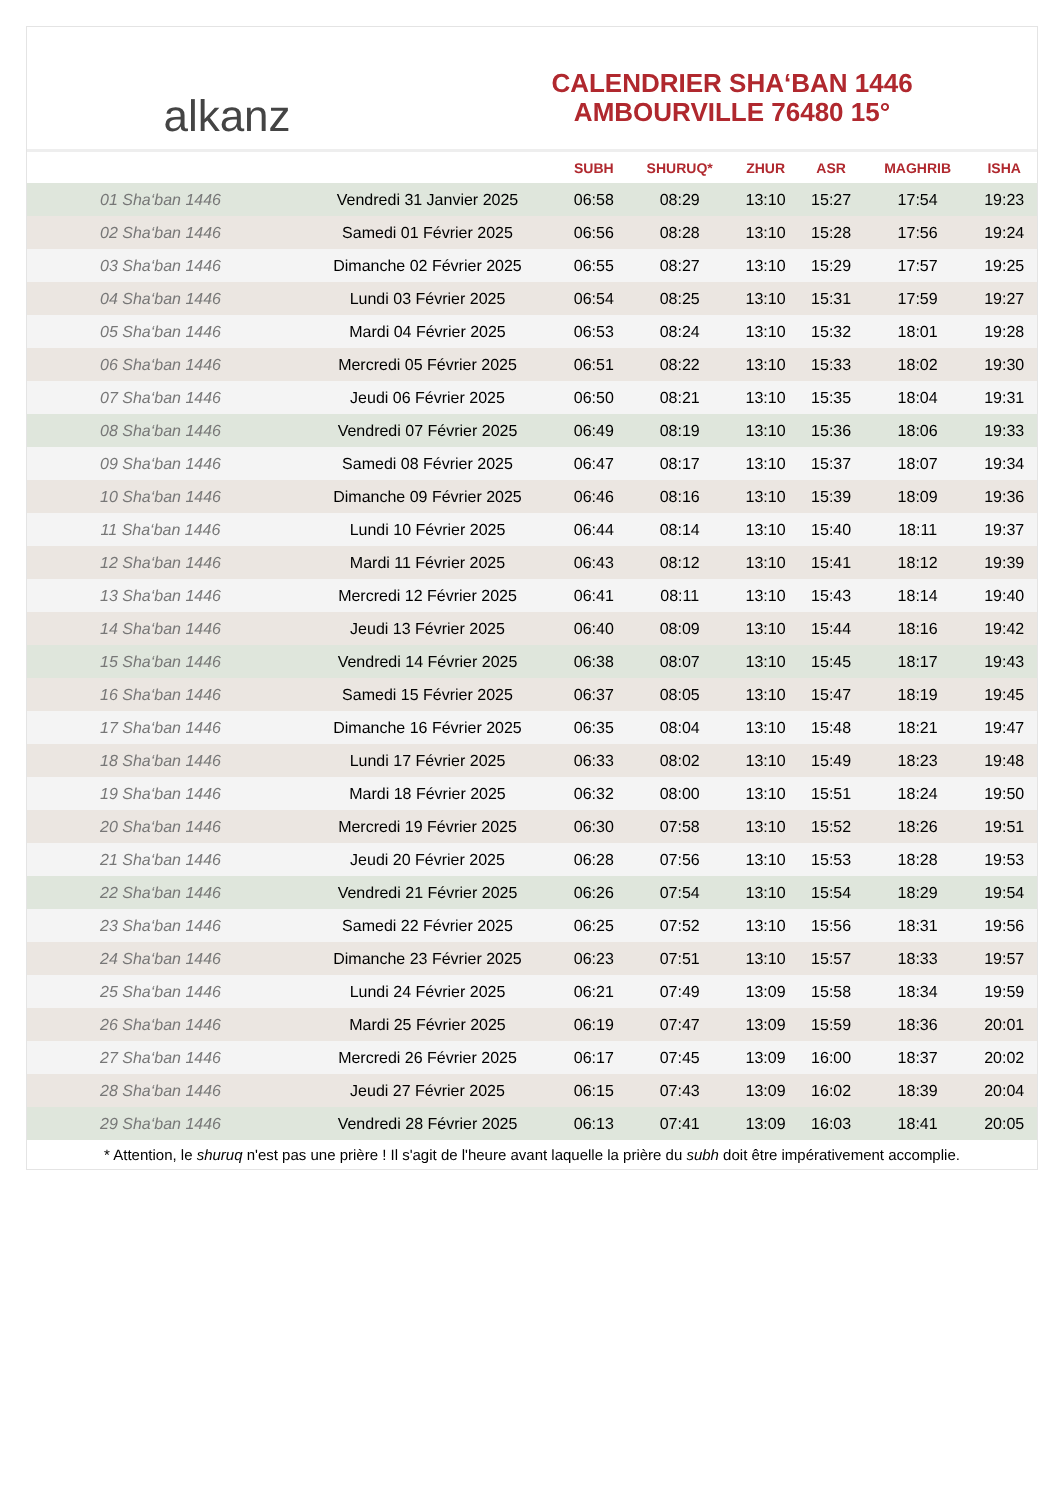alkanz
CALENDRIER SHA‘BAN 1446
AMBOURVILLE 76480 15°
| | | SUBH | SHURUQ* | ZHUR | ASR | MAGHRIB | ISHA |
| --- | --- | --- | --- | --- | --- | --- | --- |
| 01 Sha‘ban 1446 | Vendredi 31 Janvier 2025 | 06:58 | 08:29 | 13:10 | 15:27 | 17:54 | 19:23 |
| 02 Sha‘ban 1446 | Samedi 01 Février 2025 | 06:56 | 08:28 | 13:10 | 15:28 | 17:56 | 19:24 |
| 03 Sha‘ban 1446 | Dimanche 02 Février 2025 | 06:55 | 08:27 | 13:10 | 15:29 | 17:57 | 19:25 |
| 04 Sha‘ban 1446 | Lundi 03 Février 2025 | 06:54 | 08:25 | 13:10 | 15:31 | 17:59 | 19:27 |
| 05 Sha‘ban 1446 | Mardi 04 Février 2025 | 06:53 | 08:24 | 13:10 | 15:32 | 18:01 | 19:28 |
| 06 Sha‘ban 1446 | Mercredi 05 Février 2025 | 06:51 | 08:22 | 13:10 | 15:33 | 18:02 | 19:30 |
| 07 Sha‘ban 1446 | Jeudi 06 Février 2025 | 06:50 | 08:21 | 13:10 | 15:35 | 18:04 | 19:31 |
| 08 Sha‘ban 1446 | Vendredi 07 Février 2025 | 06:49 | 08:19 | 13:10 | 15:36 | 18:06 | 19:33 |
| 09 Sha‘ban 1446 | Samedi 08 Février 2025 | 06:47 | 08:17 | 13:10 | 15:37 | 18:07 | 19:34 |
| 10 Sha‘ban 1446 | Dimanche 09 Février 2025 | 06:46 | 08:16 | 13:10 | 15:39 | 18:09 | 19:36 |
| 11 Sha‘ban 1446 | Lundi 10 Février 2025 | 06:44 | 08:14 | 13:10 | 15:40 | 18:11 | 19:37 |
| 12 Sha‘ban 1446 | Mardi 11 Février 2025 | 06:43 | 08:12 | 13:10 | 15:41 | 18:12 | 19:39 |
| 13 Sha‘ban 1446 | Mercredi 12 Février 2025 | 06:41 | 08:11 | 13:10 | 15:43 | 18:14 | 19:40 |
| 14 Sha‘ban 1446 | Jeudi 13 Février 2025 | 06:40 | 08:09 | 13:10 | 15:44 | 18:16 | 19:42 |
| 15 Sha‘ban 1446 | Vendredi 14 Février 2025 | 06:38 | 08:07 | 13:10 | 15:45 | 18:17 | 19:43 |
| 16 Sha‘ban 1446 | Samedi 15 Février 2025 | 06:37 | 08:05 | 13:10 | 15:47 | 18:19 | 19:45 |
| 17 Sha‘ban 1446 | Dimanche 16 Février 2025 | 06:35 | 08:04 | 13:10 | 15:48 | 18:21 | 19:47 |
| 18 Sha‘ban 1446 | Lundi 17 Février 2025 | 06:33 | 08:02 | 13:10 | 15:49 | 18:23 | 19:48 |
| 19 Sha‘ban 1446 | Mardi 18 Février 2025 | 06:32 | 08:00 | 13:10 | 15:51 | 18:24 | 19:50 |
| 20 Sha‘ban 1446 | Mercredi 19 Février 2025 | 06:30 | 07:58 | 13:10 | 15:52 | 18:26 | 19:51 |
| 21 Sha‘ban 1446 | Jeudi 20 Février 2025 | 06:28 | 07:56 | 13:10 | 15:53 | 18:28 | 19:53 |
| 22 Sha‘ban 1446 | Vendredi 21 Février 2025 | 06:26 | 07:54 | 13:10 | 15:54 | 18:29 | 19:54 |
| 23 Sha‘ban 1446 | Samedi 22 Février 2025 | 06:25 | 07:52 | 13:10 | 15:56 | 18:31 | 19:56 |
| 24 Sha‘ban 1446 | Dimanche 23 Février 2025 | 06:23 | 07:51 | 13:10 | 15:57 | 18:33 | 19:57 |
| 25 Sha‘ban 1446 | Lundi 24 Février 2025 | 06:21 | 07:49 | 13:09 | 15:58 | 18:34 | 19:59 |
| 26 Sha‘ban 1446 | Mardi 25 Février 2025 | 06:19 | 07:47 | 13:09 | 15:59 | 18:36 | 20:01 |
| 27 Sha‘ban 1446 | Mercredi 26 Février 2025 | 06:17 | 07:45 | 13:09 | 16:00 | 18:37 | 20:02 |
| 28 Sha‘ban 1446 | Jeudi 27 Février 2025 | 06:15 | 07:43 | 13:09 | 16:02 | 18:39 | 20:04 |
| 29 Sha‘ban 1446 | Vendredi 28 Février 2025 | 06:13 | 07:41 | 13:09 | 16:03 | 18:41 | 20:05 |
* Attention, le shuruq n'est pas une prière ! Il s'agit de l'heure avant laquelle la prière du subh doit être impérativement accomplie.